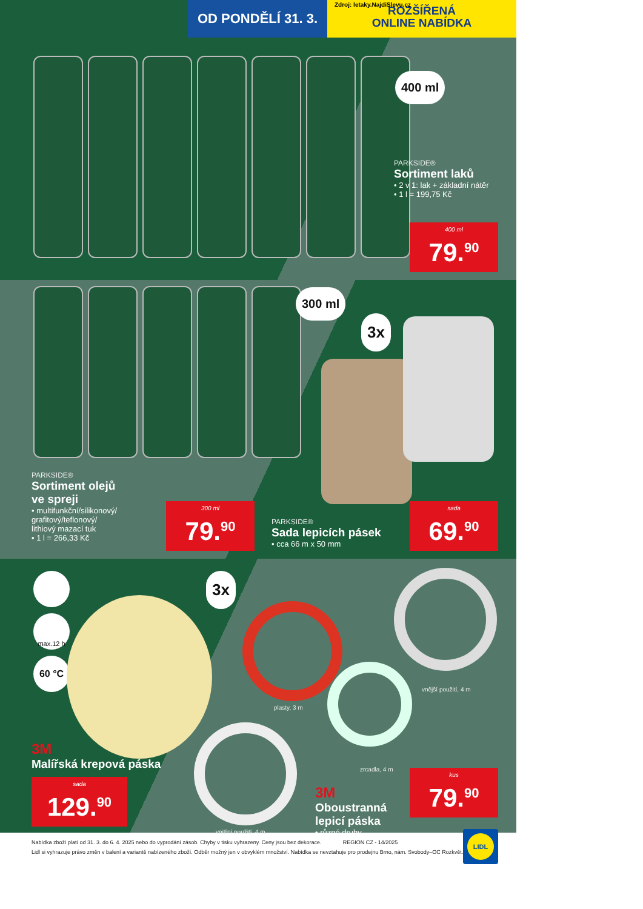Zdroj: letaky.NajdiSlevu.cz
OD PONDĚLÍ 31. 3.
ROZŠÍŘENÁ
ONLINE NABÍDKA
400 ml
PARKSIDE®
Sortiment laků
• 2 v 1: lak + základní nátěr
• 1 l = 199,75 Kč
400 ml
79.<sup>90</sup>
300 ml
3x
PARKSIDE®
Sortiment olejů
ve spreji
• multifunkční/silikonový/
grafitový/teflonový/
lithiový mazací tuk
• 1 l = 266,33 Kč
300 ml
79.<sup>90</sup>
PARKSIDE®
Sada lepicích pásek
• cca 66 m x 50 mm
sada
69.<sup>90</sup>
3x
max.12 h
60 °C
plasty, 3 m
vnější použití, 4 m
zrcadla, 4 m
vnitřní použití, 4 m
3M
Malířská krepová páska
sada
129.<sup>90</sup>
3M
Oboustranná
lepicí páska
• různé druhy
kus
79.<sup>90</sup>
Nabídka zboží platí od 31. 3. do 6. 4. 2025 nebo do vyprodání zásob. Chyby v tisku vyhrazeny. Ceny jsou bez dekorace. REGION CZ - 14/2025
Lidl si vyhrazuje právo změn v balení a variantě nabízeného zboží. Odběr možný jen v obvyklém množství. Nabídka se nevztahuje pro prodejnu Brno, nám. Svobody–OC Rozkvět.
LIDL